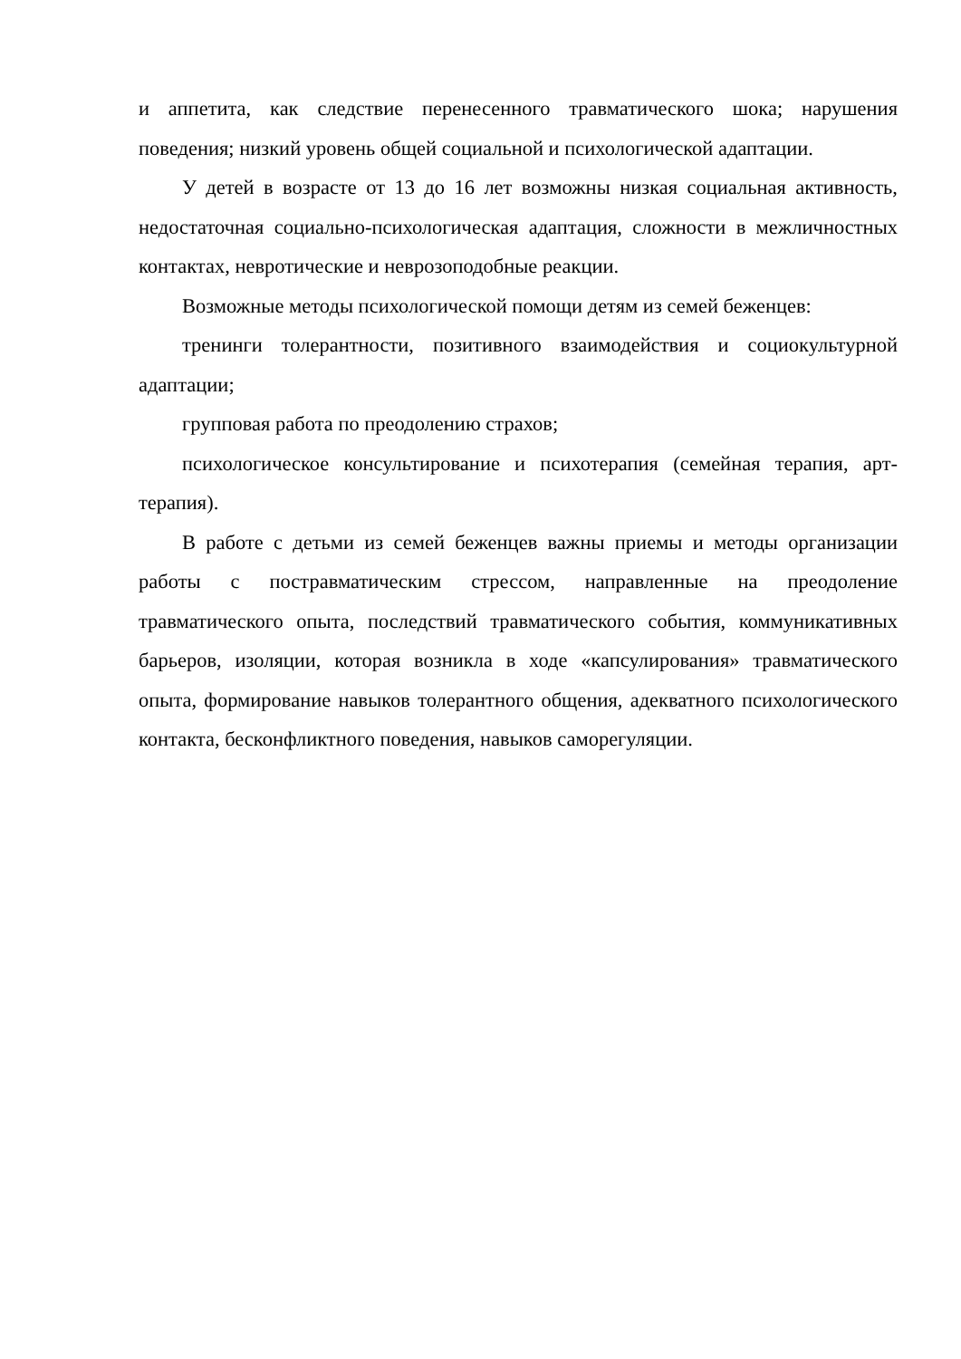и аппетита, как следствие перенесенного травматического шока; нарушения поведения; низкий уровень общей социальной и психологической адаптации.
У детей в возрасте от 13 до 16 лет возможны низкая социальная активность, недостаточная социально-психологическая адаптация, сложности в межличностных контактах, невротические и неврозоподобные реакции.
Возможные методы психологической помощи детям из семей беженцев:
тренинги толерантности, позитивного взаимодействия и социокультурной адаптации;
групповая работа по преодолению страхов;
психологическое консультирование и психотерапия (семейная терапия, арт-терапия).
В работе с детьми из семей беженцев важны приемы и методы организации работы с постравматическим стрессом, направленные на преодоление травматического опыта, последствий травматического события, коммуникативных барьеров, изоляции, которая возникла в ходе «капсулирования» травматического опыта, формирование навыков толерантного общения, адекватного психологического контакта, бесконфликтного поведения, навыков саморегуляции.